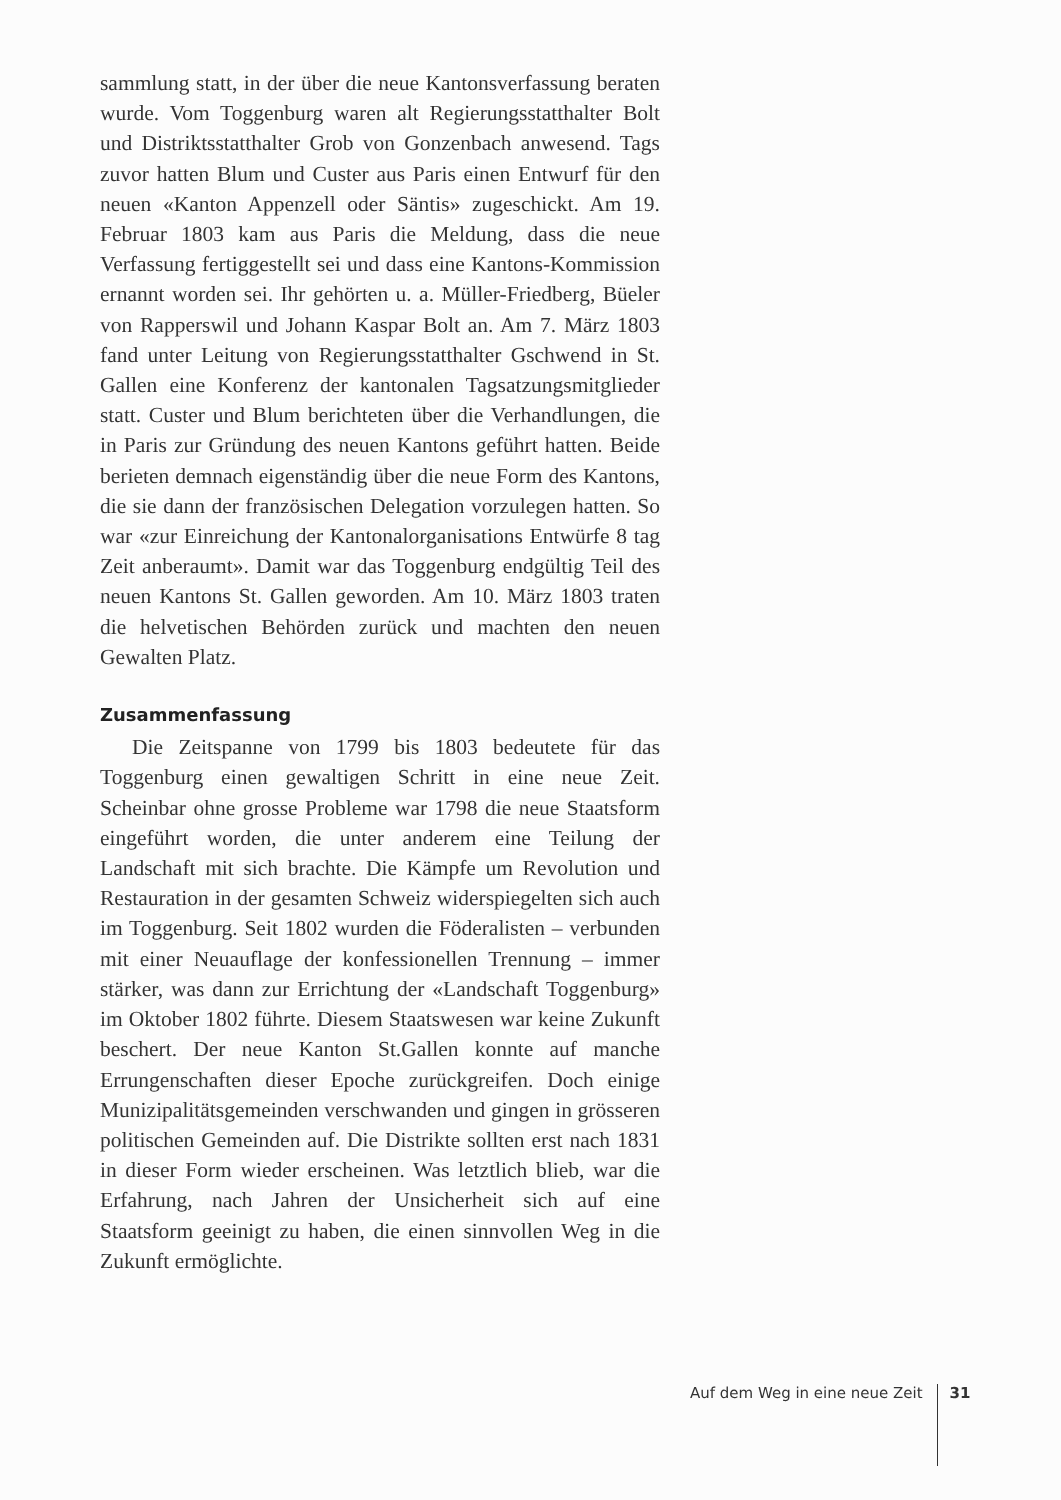sammlung statt, in der über die neue Kantonsverfassung beraten wurde. Vom Toggenburg waren alt Regierungsstatthalter Bolt und Distriktsstatthalter Grob von Gonzenbach anwesend. Tags zuvor hatten Blum und Custer aus Paris einen Entwurf für den neuen «Kanton Appenzell oder Säntis» zugeschickt. Am 19. Februar 1803 kam aus Paris die Meldung, dass die neue Verfassung fertiggestellt sei und dass eine Kantons-Kommission ernannt worden sei. Ihr gehörten u. a. Müller-Friedberg, Büeler von Rapperswil und Johann Kaspar Bolt an. Am 7. März 1803 fand unter Leitung von Regierungsstatthalter Gschwend in St. Gallen eine Konferenz der kantonalen Tagsatzungsmitglieder statt. Custer und Blum berichteten über die Verhandlungen, die in Paris zur Gründung des neuen Kantons geführt hatten. Beide berieten demnach eigenständig über die neue Form des Kantons, die sie dann der französischen Delegation vorzulegen hatten. So war «zur Einreichung der Kantonalorganisations Entwürfe 8 tag Zeit anberaumt». Damit war das Toggenburg endgültig Teil des neuen Kantons St. Gallen geworden. Am 10. März 1803 traten die helvetischen Behörden zurück und machten den neuen Gewalten Platz.
Zusammenfassung
Die Zeitspanne von 1799 bis 1803 bedeutete für das Toggenburg einen gewaltigen Schritt in eine neue Zeit. Scheinbar ohne grosse Probleme war 1798 die neue Staatsform eingeführt worden, die unter anderem eine Teilung der Landschaft mit sich brachte. Die Kämpfe um Revolution und Restauration in der gesamten Schweiz widerspiegelten sich auch im Toggenburg. Seit 1802 wurden die Föderalisten – verbunden mit einer Neuauflage der konfessionellen Trennung – immer stärker, was dann zur Errichtung der «Landschaft Toggenburg» im Oktober 1802 führte. Diesem Staatswesen war keine Zukunft beschert. Der neue Kanton St.Gallen konnte auf manche Errungenschaften dieser Epoche zurückgreifen. Doch einige Munizipalitätsgemeinden verschwanden und gingen in grösseren politischen Gemeinden auf. Die Distrikte sollten erst nach 1831 in dieser Form wieder erscheinen. Was letztlich blieb, war die Erfahrung, nach Jahren der Unsicherheit sich auf eine Staatsform geeinigt zu haben, die einen sinnvollen Weg in die Zukunft ermöglichte.
Auf dem Weg in eine neue Zeit 31